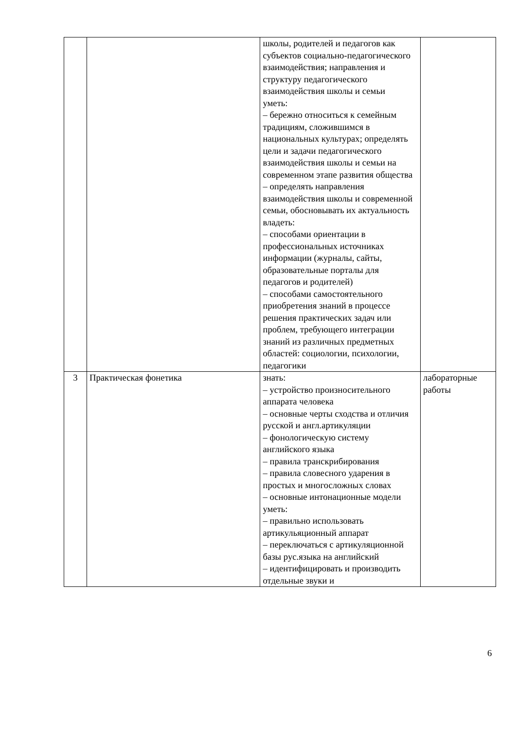| | | школы, родителей и педагогов как субъектов социально-педагогического взаимодействия; направления и структуру педагогического взаимодействия школы и семьи уметь: – бережно относиться к семейным традициям, сложившимся в национальных культурах; определять цели и задачи педагогического взаимодействия школы и семьи на современном этапе развития общества – определять направления взаимодействия школы и современной семьи, обосновывать их актуальность владеть: – способами ориентации в профессиональных источниках информации (журналы, сайты, образовательные порталы для педагогов и родителей) – способами самостоятельного приобретения знаний в процессе решения практических задач или проблем, требующего интеграции знаний из различных предметных областей: социологии, психологии, педагогики | |
| 3 | Практическая фонетика | знать: – устройство произносительного аппарата человека – основные черты сходства и отличия русской и англ.артикуляции – фонологическую систему английского языка – правила транскрибирования – правила словесного ударения в простых и многосложных словах – основные интонационные модели уметь: – правильно использовать артикульяционный аппарат – переключаться с артикуляционной базы рус.языка на английский – идентифицировать и производить отдельные звуки и | лабораторные работы |
6